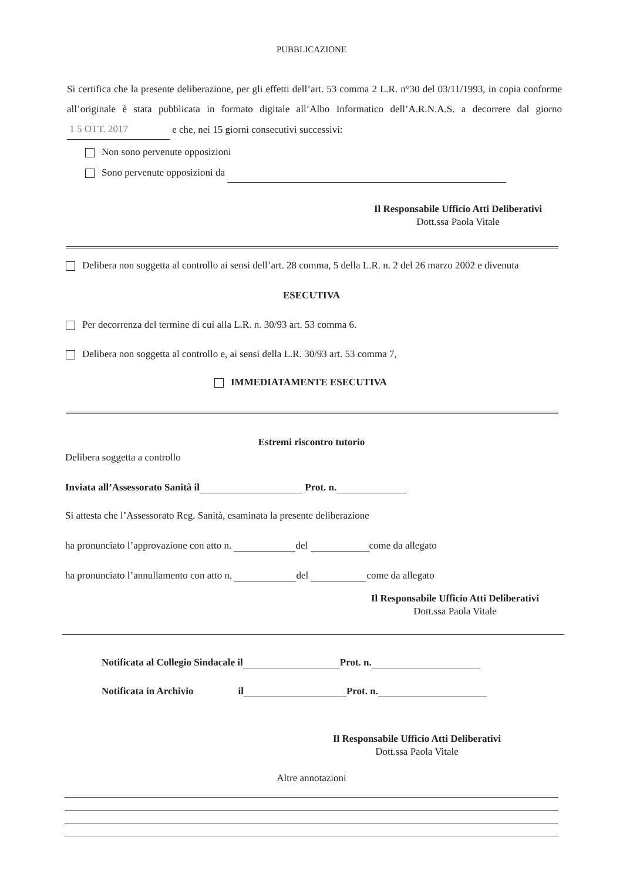PUBBLICAZIONE
Si certifica che la presente deliberazione, per gli effetti dell’art. 53 comma 2 L.R. n°30 del 03/11/1993, in copia conforme all’originale è stata pubblicata in formato digitale all’Albo Informatico dell’A.R.N.A.S. a decorrere dal giorno 1 5 OTT. 2017 e che, nei 15 giorni consecutivi successivi:
Non sono pervenute opposizioni
Sono pervenute opposizioni da
Il Responsabile Ufficio Atti Deliberativi
Dott.ssa Paola Vitale
Delibera non soggetta al controllo ai sensi dell’art. 28 comma, 5 della L.R. n. 2 del 26 marzo 2002 e divenuta
ESECUTIVA
Per decorrenza del termine di cui alla L.R. n. 30/93 art. 53 comma 6.
Delibera non soggetta al controllo e, ai sensi della L.R. 30/93 art. 53 comma 7,
IMMEDIATAMENTE ESECUTIVA
Estremi riscontro tutorio
Delibera soggetta a controllo
Inviata all’Assessorato Sanità il Prot. n.
Si attesta che l’Assessorato Reg. Sanità, esaminata la presente deliberazione
ha pronunciato l’approvazione con atto n. del come da allegato
ha pronunciato l’annullamento con atto n. del come da allegato
Il Responsabile Ufficio Atti Deliberativi
Dott.ssa Paola Vitale
Notificata al Collegio Sindacale il Prot. n.
Notificata in Archivio il Prot. n.
Il Responsabile Ufficio Atti Deliberativi
Dott.ssa Paola Vitale
Altre annotazioni